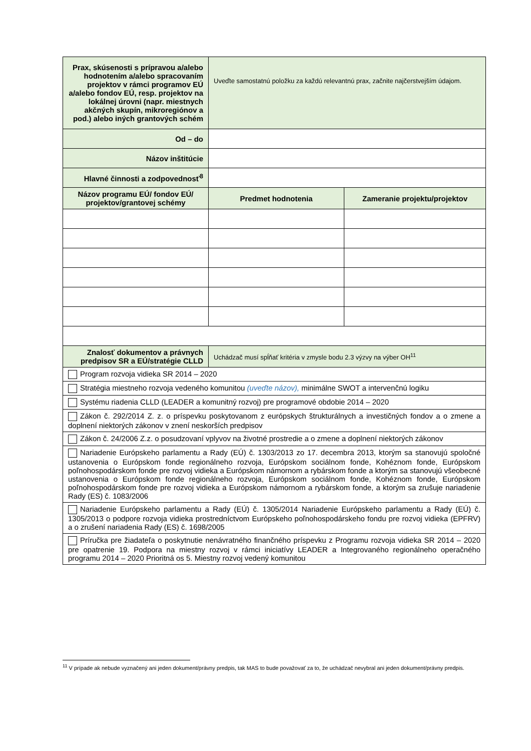| Prax, skúsenosti s prípravou a/alebo hodnotením a/alebo spracovaním projektov v rámci programov EÚ a/alebo fondov EÚ, resp. projektov na lokálnej úrovni (napr. miestnych akčných skupín, mikroregiónov a pod.) alebo iných grantových schém | Uveďte samostatnú položku za každú relevantnú prax, začnite najčerstvejším údajom. | |
| Od – do | | |
| Názov inštitúcie | | |
| Hlavné činnosti a zodpovednosť<sup>8</sup> | | |
| Názov programu EÚ/ fondov EÚ/ projektov/grantovej schémy | Predmet hodnotenia | Zameranie projektu/projektov |
| Znalosť dokumentov a právnych predpisov SR a EÚ/stratégie CLLD | Uchádzač musí spĺňať kritéria v zmysle bodu 2.3 výzvy na výber OH<sup>11</sup> | |
| Program rozvoja vidieka SR 2014 – 2020 | | |
| Stratégia miestneho rozvoja vedeného komunitou (uveďte názov), minimálne SWOT a intervenčnú logiku | | |
| Systému riadenia CLLD (LEADER a komunitný rozvoj) pre programové obdobie 2014 – 2020 | | |
| Zákon č. 292/2014 Z. z. o príspevku poskytovanom z európskych štrukturálnych a investičných fondov a o zmene a doplnení niektorých zákonov v znení neskorších predpisov | | |
| Zákon č. 24/2006 Z.z. o posudzovaní vplyvov na životné prostredie a o zmene a doplnení niektorých zákonov | | |
| Nariadenie Európskeho parlamentu a Rady (EÚ) č. 1303/2013 zo 17. decembra 2013, ktorým sa stanovujú spoločné ustanovenia o Európskom fonde regionálneho rozvoja, Európskom sociálnom fonde, Kohéznom fonde, Európskom poľnohospodárskom fonde pre rozvoj vidieka a Európskom námornom a rybárskom fonde a ktorým sa stanovujú všeobecné ustanovenia o Európskom fonde regionálneho rozvoja, Európskom sociálnom fonde, Kohéznom fonde, Európskom poľnohospodárskom fonde pre rozvoj vidieka a Európskom námornom a rybárskom fonde, a ktorým sa zrušuje nariadenie Rady (ES) č. 1083/2006 | | |
| Nariadenie Európskeho parlamentu a Rady (EÚ) č. 1305/2014 Nariadenie Európskeho parlamentu a Rady (EÚ) č. 1305/2013 o podpore rozvoja vidieka prostredníctvom Európskeho poľnohospodárskeho fondu pre rozvoj vidieka (EPFRV) a o zrušení nariadenia Rady (ES) č. 1698/2005 | | |
| Príručka pre žiadateľa o poskytnutie nenávratného finančného príspevku z Programu rozvoja vidieka SR 2014 – 2020 pre opatrenie 19. Podpora na miestny rozvoj v rámci iniciatívy LEADER a Integrovaného regionálneho operačného programu 2014 – 2020 Prioritná os 5. Miestny rozvoj vedený komunitou | | |
<sup>11</sup> V prípade ak nebude vyznačený ani jeden dokument/právny predpis, tak MAS to bude považovať za to, že uchádzač nevybral ani jeden dokument/právny predpis.